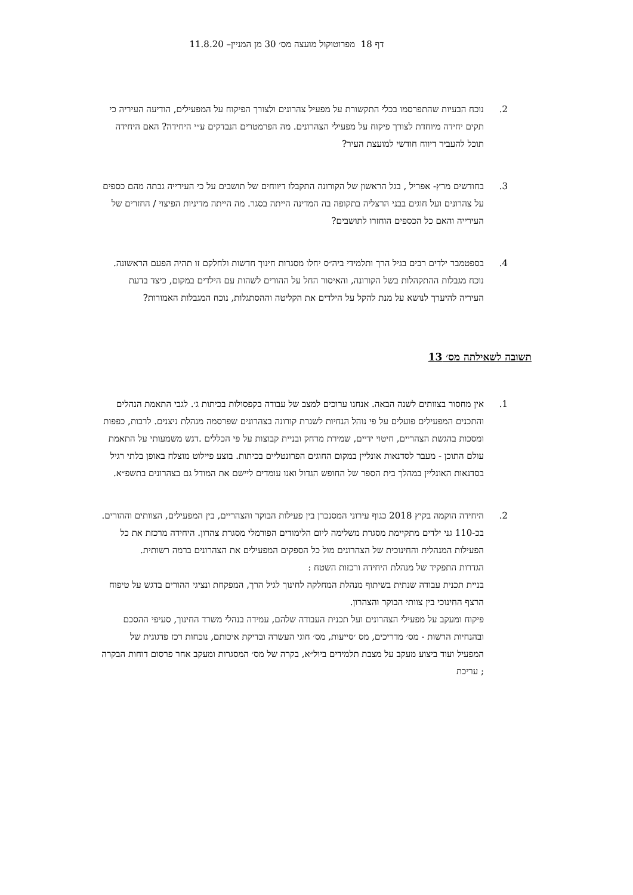דף 18 מפרוטוקול מועצה מס׳ 30 מן המניין– 11.8.20
2. נוכח הבעיות שהתפרסמו בכלי התקשורת על מפעיל צהרונים ולצורך הפיקוח על המפעילים, הודיעה העיריה כי תקים יחידה מיוחדת לצורך פיקוח על מפעילי הצהרונים. מה הפרמטרים הנבדקים ע״י היחידה? האם היחידה תוכל להעביר דיווח חודשי למועצת העיר?
3. בחודשים מרץ- אפריל , בגל הראשון של הקורונה התקבלו דיווחים של תושבים על כי העירייה גבתה מהם כספים על צהרונים ועל חוגים בבני הרצליה בתקופה בה המדינה הייתה בסגר. מה הייתה מדיניות הפיצוי / החזרים של העירייה והאם כל הכספים הוחזרו לתושבים?
4. בספטמבר ילדים רבים בגיל הרך ותלמידי ביה״ס יחלו מסגרות חינוך חדשות ולחלקם זו תהיה הפעם הראשונה. נוכח מגבלות ההתקהלות בשל הקורונה, והאיסור החל על ההורים לשהות עם הילדים במקום, כיצד בדעת העיריה להיערך לנושא על מנת להקל על הילדים את הקליטה וההסתגלות, נוכח המגבלות האמורות?
תשובה לשאילתה מס׳ 13
1. אין מחסור בצוותים לשנה הבאה. אנחנו ערוכים למצב של עבודה בקפסולות בכיתות ג׳. לגבי התאמת הנהלים והתכנים המפעילים פועלים על פי נוהל הנחיות לשגרת קורונה בצהרונים שפרסמה מנהלת ניצנים. לרבות, כפפות ומסכות בהגשת הצהריים, חיטוי ידיים, שמירת מרחק ובניית קבוצות על פי הכללים .דגש משמעותי על התאמת עולם התוכן - מעבר לסדנאות אונליין במקום החוגים הפרונטליים בכיתות. בוצע פיילוט מוצלח באופן בלתי רגיל בסדנאות האונליין במהלך בית הספר של החופש הגדול ואנו עומדים ליישם את המודל גם בצהרונים בתשפ״א.
2. היחידה הוקמה בקיץ 2018 כגוף עירוני המסנכרן בין פעילות הבוקר והצהריים, בין המפעילים, הצוותים וההורים.
בכ-110 גני ילדים מתקיימת מסגרת משלימה ליום הלימודים הפורמלי מסגרת צהרון. היחידה מרכזת את כל הפעילות המנהלית והחינוכית של הצהרונים מול כל הספקים המפעילים את הצהרונים ברמה רשותית.
הגדרות התפקיד של מנהלת היחידה ורכזות השטח :
בניית תכנית עבודה שנתית בשיתוף מנהלת המחלקה לחינוך לגיל הרך, המפקחת ונציגי ההורים בדגש על טיפוח הרצף החינוכי בין צוותי הבוקר והצהרון.
פיקוח ומעקב על מפעילי הצהרונים ועל תכנית העבודה שלהם, עמידה בנהלי משרד החינוך, סעיפי ההסכם ובהנחיות הרשות - מס׳ מדריכים, מס ׳סייעות, מס׳ חוגי העשרה ובדיקת איכותם, נוכחות רכז פדגוגית של המפעיל ועוד ביצוע מעקב על מצבת תלמידים ביול״א, בקרה של מס׳ המסגרות ומעקב אחר פרסום דוחות הבקרה ; עריכת